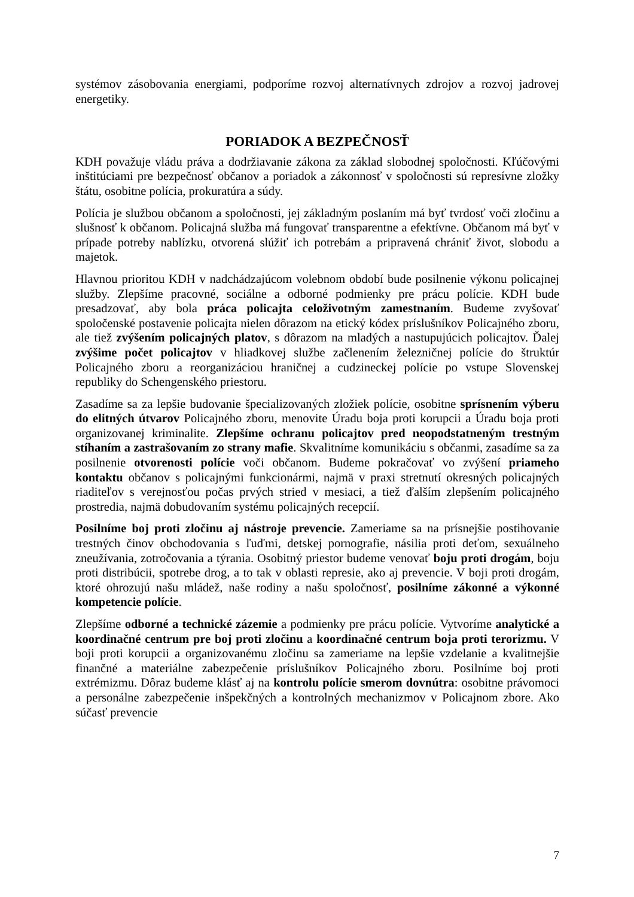systémov zásobovania energiami, podporíme rozvoj alternatívnych zdrojov a rozvoj jadrovej energetiky.
PORIADOK A BEZPEČNOSŤ
KDH považuje vládu práva a dodržiavanie zákona za základ slobodnej spoločnosti. Kľúčovými inštitúciami pre bezpečnosť občanov a poriadok a zákonnosť v spoločnosti sú represívne zložky štátu, osobitne polícia, prokuratúra a súdy.
Polícia je službou občanom a spoločnosti, jej základným poslaním má byť tvrdosť voči zločinu a slušnosť k občanom. Policajná služba má fungovať transparentne a efektívne. Občanom má byť v prípade potreby nablízku, otvorená slúžiť ich potrebám a pripravená chrániť život, slobodu a majetok.
Hlavnou prioritou KDH v nadchádzajúcom volebnom období bude posilnenie výkonu policajnej služby. Zlepšíme pracovné, sociálne a odborné podmienky pre prácu polície. KDH bude presadzovať, aby bola práca policajta celoživotným zamestnaním. Budeme zvyšovať spoločenské postavenie policajta nielen dôrazom na etický kódex príslušníkov Policajného zboru, ale tiež zvýšením policajných platov, s dôrazom na mladých a nastupujúcich policajtov. Ďalej zvýšime počet policajtov v hliadkovej službe začlenením železničnej polície do štruktúr Policajného zboru a reorganizáciou hraničnej a cudzineckej polície po vstupe Slovenskej republiky do Schengenského priestoru.
Zasadíme sa za lepšie budovanie špecializovaných zložiek polície, osobitne sprísnením výberu do elitných útvarov Policajného zboru, menovite Úradu boja proti korupcii a Úradu boja proti organizovanej kriminalite. Zlepšíme ochranu policajtov pred neopodstatneným trestným stíhaním a zastrašovaním zo strany mafie. Skvalitníme komunikáciu s občanmi, zasadíme sa za posilnenie otvorenosti polície voči občanom. Budeme pokračovať vo zvýšení priameho kontaktu občanov s policajnými funkcionármi, najmä v praxi stretnutí okresných policajných riaditeľov s verejnosťou počas prvých stried v mesiaci, a tiež ďalším zlepšením policajného prostredia, najmä dobudovaním systému policajných recepcií.
Posilníme boj proti zločinu aj nástroje prevencie. Zameriame sa na prísnejšie postihovanie trestných činov obchodovania s ľuďmi, detskej pornografie, násilia proti deťom, sexuálneho zneužívania, zotročovania a týrania. Osobitný priestor budeme venovať boju proti drogám, boju proti distribúcii, spotrebe drog, a to tak v oblasti represie, ako aj prevencie. V boji proti drogám, ktoré ohrozujú našu mládež, naše rodiny a našu spoločnosť, posilníme zákonné a výkonné kompetencie polície.
Zlepšíme odborné a technické zázemie a podmienky pre prácu polície. Vytvoríme analytické a koordinačné centrum pre boj proti zločinu a koordinačné centrum boja proti terorizmu. V boji proti korupcii a organizovanému zločinu sa zameriame na lepšie vzdelanie a kvalitnejšie finančné a materiálne zabezpečenie príslušníkov Policajného zboru. Posilníme boj proti extrémizmu. Dôraz budeme klásť aj na kontrolu polície smerom dovnútra: osobitne právomoci a personálne zabezpečenie inšpekčných a kontrolných mechanizmov v Policajnom zbore. Ako súčasť prevencie
7